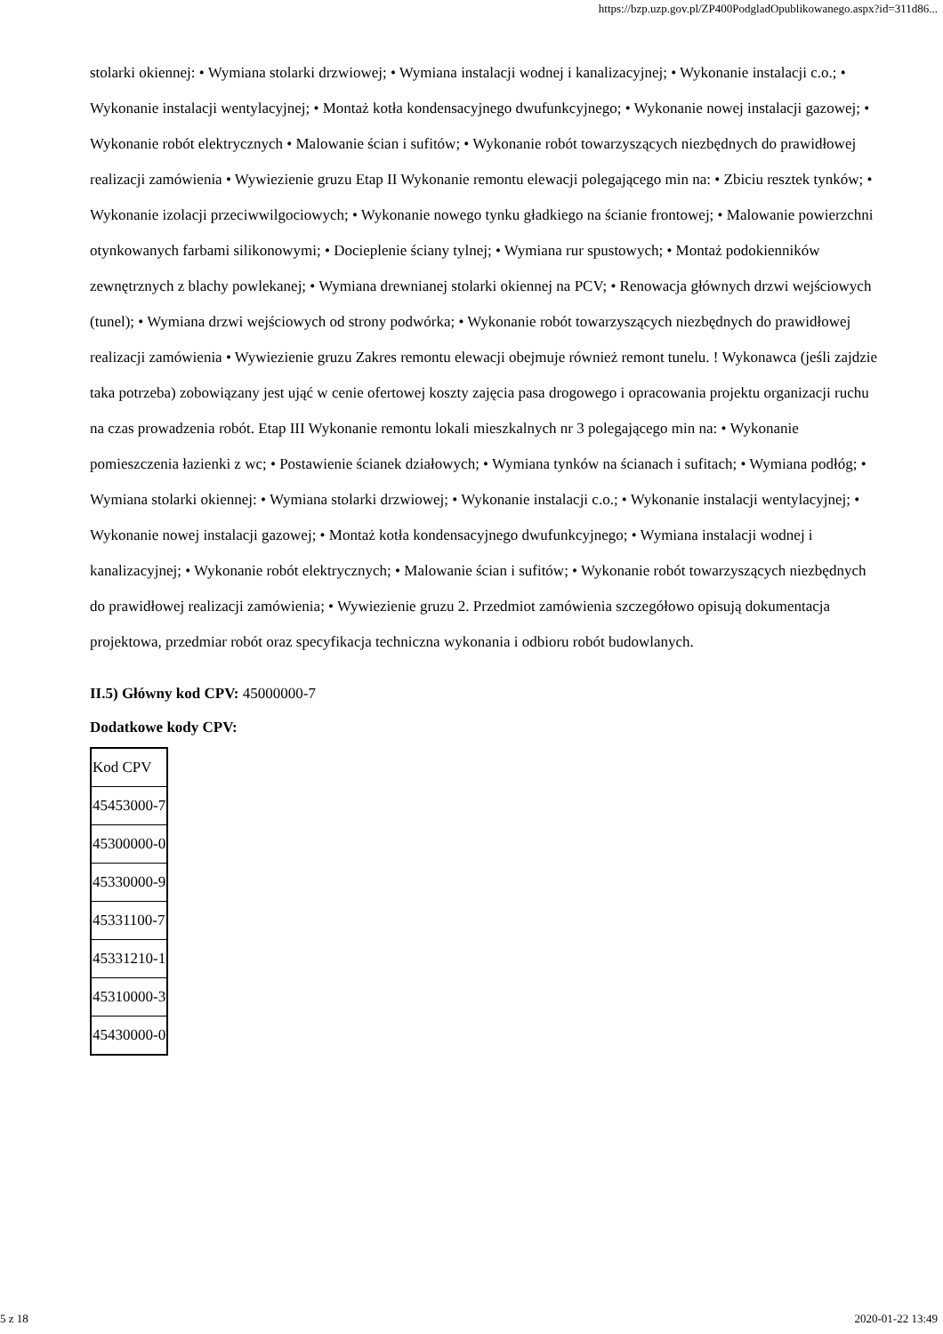https://bzp.uzp.gov.pl/ZP400PodgladOpublikowanego.aspx?id=311d86...
stolarki okiennej: • Wymiana stolarki drzwiowej; • Wymiana instalacji wodnej i kanalizacyjnej; • Wykonanie instalacji c.o.; • Wykonanie instalacji wentylacyjnej; • Montaż kotła kondensacyjnego dwufunkcyjnego; • Wykonanie nowej instalacji gazowej; • Wykonanie robót elektrycznych • Malowanie ścian i sufitów; • Wykonanie robót towarzyszących niezbędnych do prawidłowej realizacji zamówienia • Wywiezienie gruzu Etap II Wykonanie remontu elewacji polegającego min na: • Zbiciu resztek tynków; • Wykonanie izolacji przeciwwilgociowych; • Wykonanie nowego tynku gładkiego na ścianie frontowej; • Malowanie powierzchni otynkowanych farbami silikonowymi; • Docieplenie ściany tylnej; • Wymiana rur spustowych; • Montaż podokienników zewnętrznych z blachy powlekanej; • Wymiana drewnianej stolarki okiennej na PCV; • Renowacja głównych drzwi wejściowych (tunel); • Wymiana drzwi wejściowych od strony podwórka; • Wykonanie robót towarzyszących niezbędnych do prawidłowej realizacji zamówienia • Wywiezienie gruzu Zakres remontu elewacji obejmuje również remont tunelu. ! Wykonawca (jeśli zajdzie taka potrzeba) zobowiązany jest ująć w cenie ofertowej koszty zajęcia pasa drogowego i opracowania projektu organizacji ruchu na czas prowadzenia robót. Etap III Wykonanie remontu lokali mieszkalnych nr 3 polegającego min na: • Wykonanie pomieszczenia łazienki z wc; • Postawienie ścianek działowych; • Wymiana tynków na ścianach i sufitach; • Wymiana podłóg; • Wymiana stolarki okiennej: • Wymiana stolarki drzwiowej; • Wykonanie instalacji c.o.; • Wykonanie instalacji wentylacyjnej; • Wykonanie nowej instalacji gazowej; • Montaż kotła kondensacyjnego dwufunkcyjnego; • Wymiana instalacji wodnej i kanalizacyjnej; • Wykonanie robót elektrycznych; • Malowanie ścian i sufitów; • Wykonanie robót towarzyszących niezbędnych do prawidłowej realizacji zamówienia; • Wywiezienie gruzu 2. Przedmiot zamówienia szczegółowo opisują dokumentacja projektowa, przedmiar robót oraz specyfikacja techniczna wykonania i odbioru robót budowlanych.
II.5) Główny kod CPV: 45000000-7
Dodatkowe kody CPV:
| Kod CPV |
| 45453000-7 |
| 45300000-0 |
| 45330000-9 |
| 45331100-7 |
| 45331210-1 |
| 45310000-3 |
| 45430000-0 |
5 z 18 2020-01-22 13:49